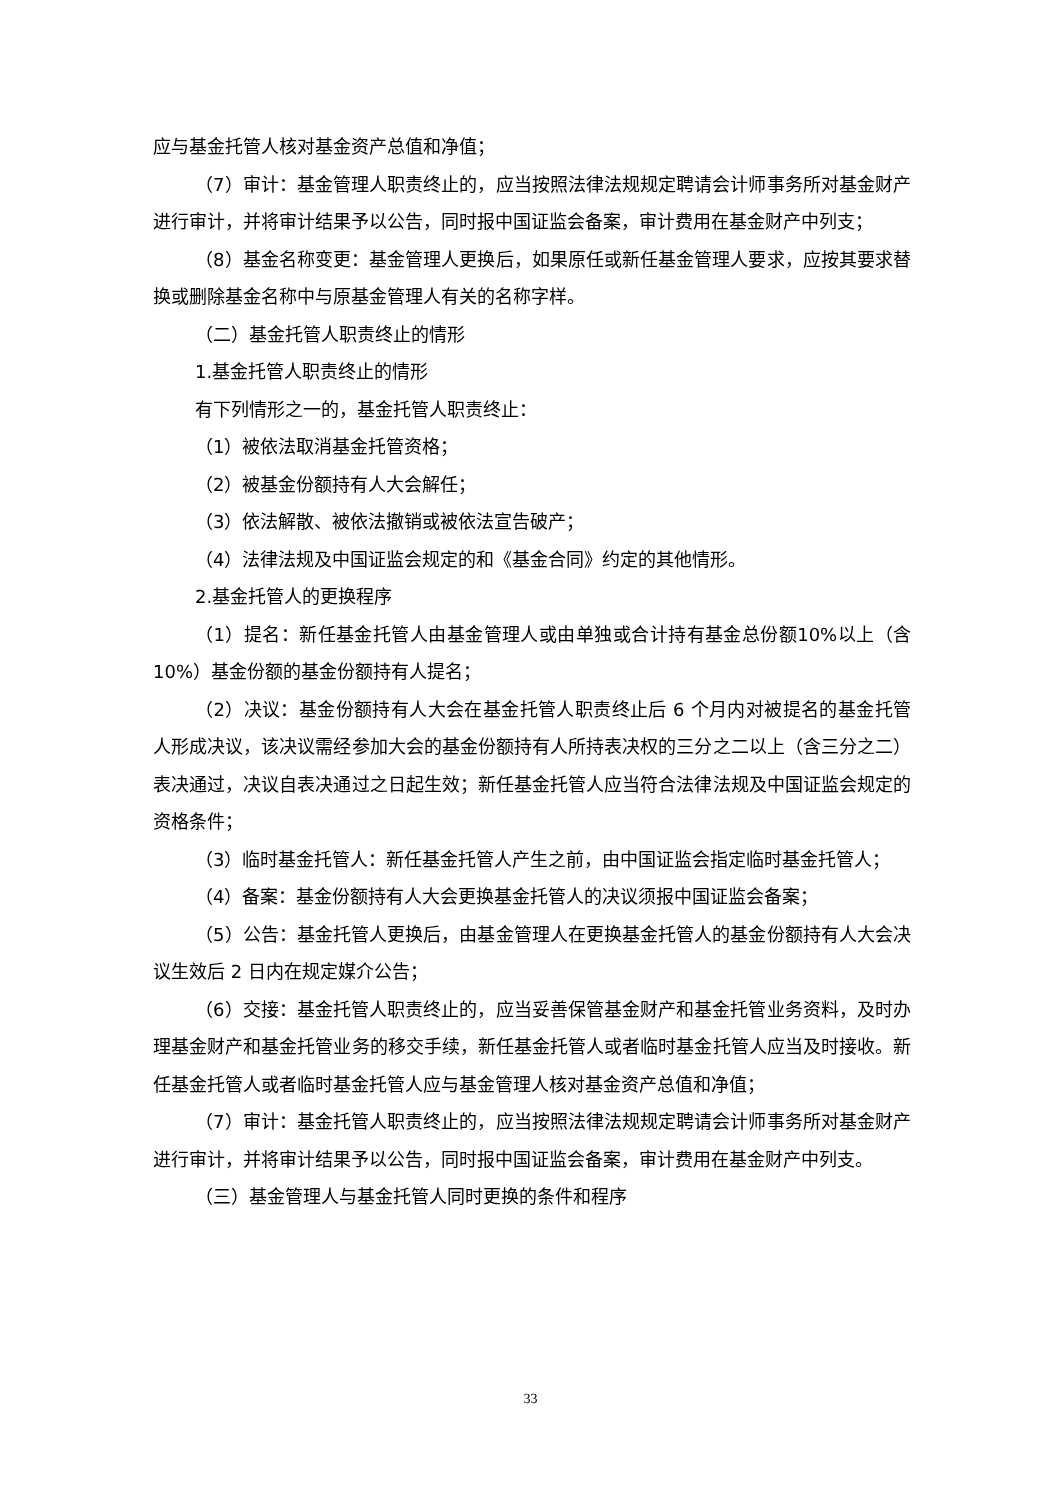应与基金托管人核对基金资产总值和净值；
（7）审计：基金管理人职责终止的，应当按照法律法规规定聘请会计师事务所对基金财产进行审计，并将审计结果予以公告，同时报中国证监会备案，审计费用在基金财产中列支；
（8）基金名称变更：基金管理人更换后，如果原任或新任基金管理人要求，应按其要求替换或删除基金名称中与原基金管理人有关的名称字样。
（二）基金托管人职责终止的情形
1.基金托管人职责终止的情形
有下列情形之一的，基金托管人职责终止：
（1）被依法取消基金托管资格；
（2）被基金份额持有人大会解任；
（3）依法解散、被依法撤销或被依法宣告破产；
（4）法律法规及中国证监会规定的和《基金合同》约定的其他情形。
2.基金托管人的更换程序
（1）提名：新任基金托管人由基金管理人或由单独或合计持有基金总份额10%以上（含 10%）基金份额的基金份额持有人提名；
（2）决议：基金份额持有人大会在基金托管人职责终止后 6 个月内对被提名的基金托管人形成决议，该决议需经参加大会的基金份额持有人所持表决权的三分之二以上（含三分之二）表决通过，决议自表决通过之日起生效；新任基金托管人应当符合法律法规及中国证监会规定的资格条件；
（3）临时基金托管人：新任基金托管人产生之前，由中国证监会指定临时基金托管人；
（4）备案：基金份额持有人大会更换基金托管人的决议须报中国证监会备案；
（5）公告：基金托管人更换后，由基金管理人在更换基金托管人的基金份额持有人大会决议生效后 2 日内在规定媒介公告；
（6）交接：基金托管人职责终止的，应当妥善保管基金财产和基金托管业务资料，及时办理基金财产和基金托管业务的移交手续，新任基金托管人或者临时基金托管人应当及时接收。新任基金托管人或者临时基金托管人应与基金管理人核对基金资产总值和净值；
（7）审计：基金托管人职责终止的，应当按照法律法规规定聘请会计师事务所对基金财产进行审计，并将审计结果予以公告，同时报中国证监会备案，审计费用在基金财产中列支。
（三）基金管理人与基金托管人同时更换的条件和程序
33